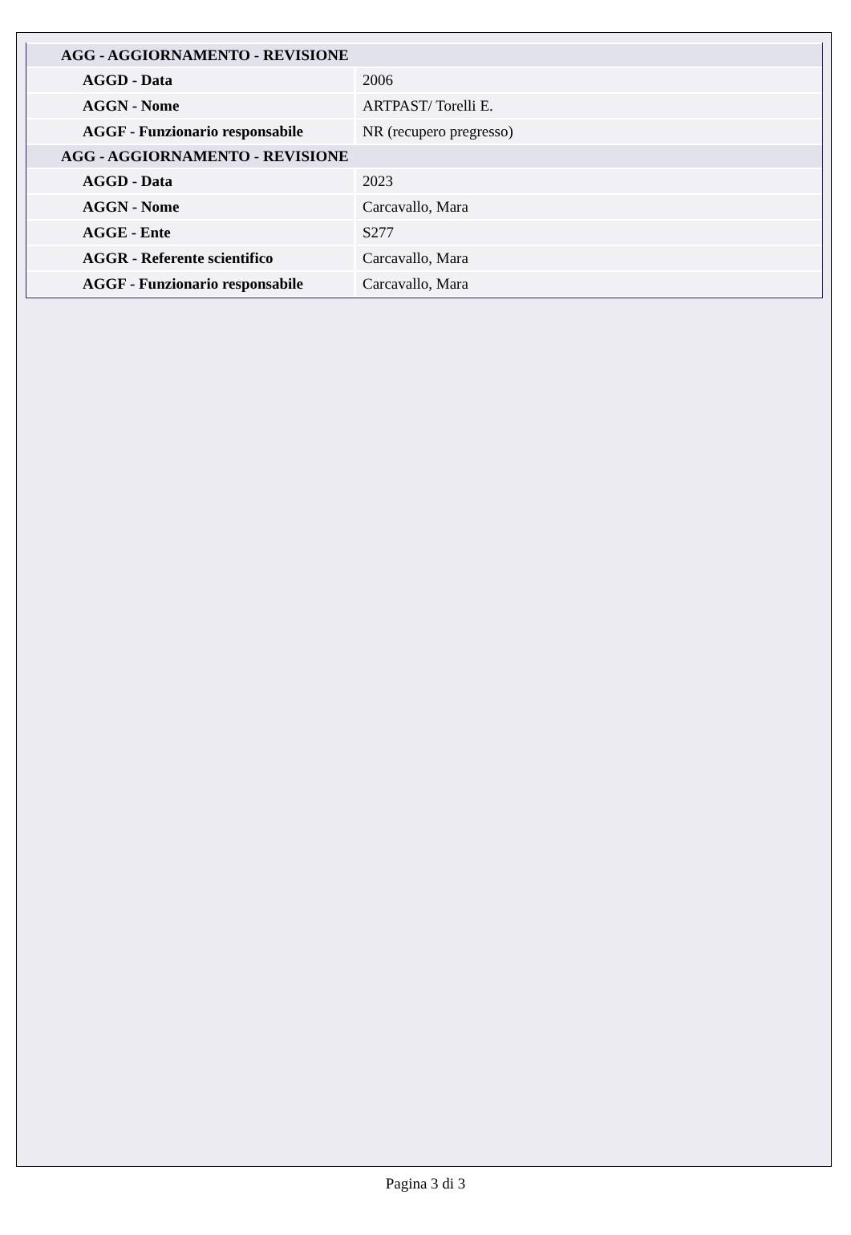| AGG - AGGIORNAMENTO - REVISIONE | |
| --- | --- |
| AGGD - Data | 2006 |
| AGGN - Nome | ARTPAST/ Torelli E. |
| AGGF - Funzionario responsabile | NR (recupero pregresso) |
| AGG - AGGIORNAMENTO - REVISIONE | |
| AGGD - Data | 2023 |
| AGGN - Nome | Carcavallo, Mara |
| AGGE - Ente | S277 |
| AGGR - Referente scientifico | Carcavallo, Mara |
| AGGF - Funzionario responsabile | Carcavallo, Mara |
Pagina 3 di 3